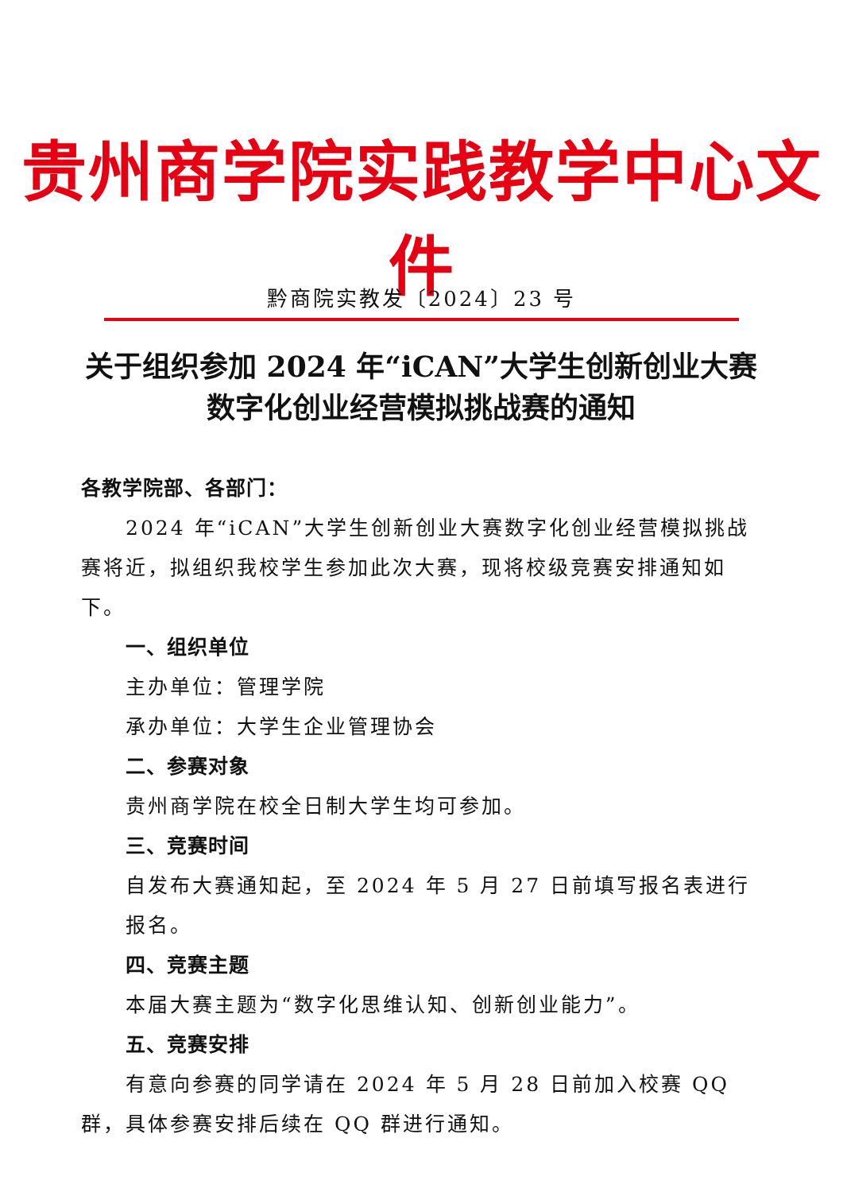贵州商学院实践教学中心文件
黔商院实教发〔2024〕23 号
关于组织参加 2024 年“iCAN”大学生创新创业大赛数字化创业经营模拟挑战赛的通知
各教学院部、各部门：
2024 年“iCAN”大学生创新创业大赛数字化创业经营模拟挑战赛将近，拟组织我校学生参加此次大赛，现将校级竞赛安排通知如下。
一、组织单位
主办单位：管理学院
承办单位：大学生企业管理协会
二、参赛对象
贵州商学院在校全日制大学生均可参加。
三、竞赛时间
自发布大赛通知起，至 2024 年 5 月 27 日前填写报名表进行报名。
四、竞赛主题
本届大赛主题为“数字化思维认知、创新创业能力”。
五、竞赛安排
有意向参赛的同学请在 2024 年 5 月 28 日前加入校赛 QQ 群，具体参赛安排后续在 QQ 群进行通知。